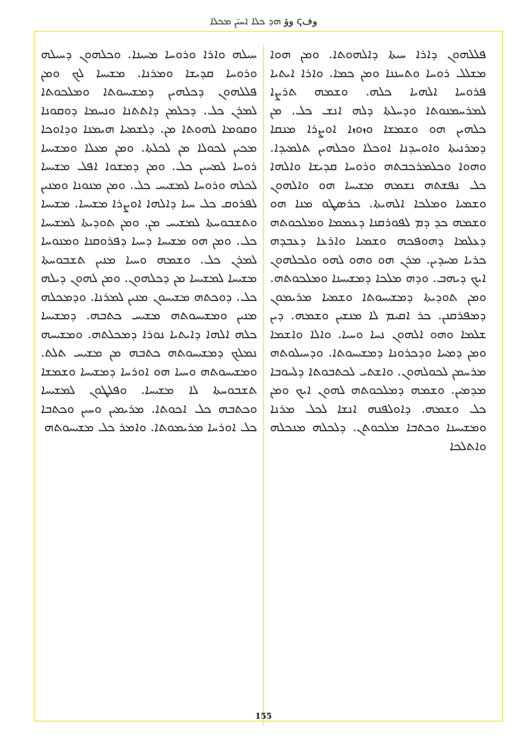وفҁ وۆ ܗܕ ܟܠܐ ܐܚܝ̈ܢ ܡܟܠܐ
ܦܠܠܗܘܢ ܕܐܪܐ ܚܝܬܐ ܕܐܠܗܘܬܐ. ܘܡܢ ܗܘܐ ܡܫܠܠ ܪܘܚܐ ܘܬܚܢܢܐ ܘܡܢ ܟܡܐ. ܘܐܪܐ ܐܝܬܝܐ ܦܪܘܚܐ ܐܠܗܝܐ ܟܠܗ. ܘܫܡܗ ܬܪܨܐ ܠܡܪܚܡܢܘܬܐ ܘܕܚܠܬܐ ܕܠܗ ܐܢܫ ܟܠ. ܡܢ ܟܠܗܝܢ ܗܘ ܘܫܡܫܐ ܘܙܘܙܐ ܐܘܨܪܐ ܡܢܩܐ ܕܡܪܢܝܬܐ ܘܐܘܚܕܢܐ ܐܘܟܠܐ ܘܟܠܗܝܢ ܬܠܡܝܕܐ. ܘܗܘܐ ܘܟܠܡܪܟܒܬܗ ܘܪܘܚܐ ܩܕܝܫܐ ܘܐܠܗܐ ܟܠ ܢܦܫܬܗ ܢܫܡܗ ܡܫܝܚܐ ܗܘ ܘܐܠܗܘܢ ܘܫܡܝܐ ܘܡܠܟܐ ܐܠܗܝܬܐ. ܟܪܣܛܘ ܡܢܐ ܗܘ ܘܫܡܗ ܟܕ ܕܡ ܠܦܘܪܩܢܐ ܕܥܡܡܐ ܘܡܠܟܘܬܗ ܕܥܠܡܐ ܕܗܘܦܟܗ ܘܫܡܝܐ ܘܐܪܥܐ ܕܥܒܕܗ ܟܪܝܐ ܡܚܕܝܢ. ܡܪܢ ܗܘ ܘܗܘ ܠܗܘ ܘܠܟܠܗܘܢ ܐܝܟ ܕܝܗܒ. ܘܕܗ ܡܠܟܐ ܕܡܫܝܚܢܐ ܘܡܠܟܘܬܗ. ܘܡܢ ܬܘܕܝܬܐ ܕܡܫܝܚܘܬܐ ܘܫܡܝܐ ܡܪܝܡܘܢ ܕܡܦܪܩܢܢ. ܟܪ ܐܩܝܡ ܠܐ ܡܢܫܝܢ ܘܫܡܗ. ܕܝܢ ܫܠܡܐ ܘܗܘ ܐܠܗܘܢ ܢܚܐ ܘܚܝܐ. ܘܐܠܐ ܘܐܫܡܐ ܘܡܢ ܕܡܚܐ ܘܕܟܪܘܢܐ ܕܡܫܝܚܘܬܐ. ܘܕܚܝܠܘܬܗ ܡܪܚܡܢ ܠܟܘܠܗܘܢ. ܘܐܫܬܝ ܠܟܬܒܘܬܐ ܕܠܚܘܒܐ ܡܕܡܝܢ. ܘܫܡܗ ܕܡܠܟܘܬܗ ܠܗܘܢ ܐܝܟ ܘܡܢ ܟܠ ܘܫܡܗ. ܕܐܘܠܦܢܗ ܐܢܫܐ ܠܟܠ ܡܪܢܐ ܘܡܫܝܚܢܐ ܘܟܬܒܐ ܡܠܟܘܬܢ. ܕܠܟܠܗ ܡܢܟܠܗ ܘܐܬܠܟܐ
ܚܝܠܗ ܘܐܪܐ ܘܪܘܚܐ ܡܚܝܢܐ. ܘܟܠܗܘܢ ܕܚܝܠܗ ܘܪܘܚܐ ܩܕܝܫܐ ܘܡܪܢܐ. ܡܫܝܚܐ ܠܟ ܘܡܢ ܦܠܠܗܘܢ ܕܟܠܗܝܢ ܕܡܫܝܚܘܬܐ ܘܡܠܟܘܬܐ ܠܡܪܢ ܟܠ. ܕܟܠܡܢ ܕܐܬܬܢܐ ܘܢܚܡܐ ܕܘܩܘܢܐ ܘܩܘܡܐ ܠܗܘܬܐ ܡܢ. ܕܠܫܡܝܐ ܗܝܡܢܐ ܘܕܐܘܟܐ ܡܟܝܢ ܠܟܘܠܐ ܡܢ ܠܟܠܬܐ. ܘܡܢ ܡܥܠܐ ܘܡܫܝܚܐ ܪܘܚܐ ܠܡܚܝܢ ܟܠ. ܘܡܢ ܕܡܫܘܐ ܐܦܠ ܡܫܝܚܐ ܠܟܠܗ ܘܪܘܚܐ ܠܡܫܝܚ ܟܠ. ܘܡܢ ܡܢܘܢܐ ܘܡܢܝܢ ܠܦܪܘܩ ܟܠ ܚܝܐ ܕܐܠܗܐ ܐܘܨܪܐ ܡܫܝܚܐ. ܡܫܝܚܐ ܘܬܫܒܘܚܬܐ ܠܡܫܝܚ ܡܢ. ܘܡܢ ܬܘܕܝܬܐ ܠܡܫܝܚܐ ܟܠ. ܘܡܢ ܗܘ ܡܫܝܚܐ ܕܚܝܐ ܕܦܪܘܩܢܐ ܘܡܢܘܚܐ ܠܡܪܢ ܟܠ. ܘܫܡܗ ܘܚܝܐ ܡܢܝܢ ܬܫܒܘܚܬܐ ܡܫܝܚܐ ܠܡܫܝܚܐ ܡܢ ܕܟܠܗܘܢ. ܘܡܢ ܠܗܘܢ ܕܝܠܗ ܟܠ. ܕܘܟܬܗ ܡܫܝܚܘܢ ܡܢܝܢ ܠܡܪܢܐ. ܘܕܡܟܠܗ ܡܢܝܢ ܘܡܫܝܚܘܬܗ ܡܫܝܚ ܟܬܒܗ. ܕܡܫܝܚܐ ܟܠܗ ܐܠܗܐ ܕܐܝܬܝܐ ܢܘܪܐ ܕܡܟܠܬܗ. ܘܡܫܝܚܗ ܢܡܠܟ ܕܡܫܝܚܘܬܗ ܟܬܒܗ ܡܢ ܡܫܝܚ ܬܠܬ. ܘܡܫܝܚܘܬܗ ܘܚܝܐ ܗܘ ܐܘܪܚܐ ܕܡܫܝܚܐ ܘܫܡܫܐ ܬܫܒܘܚܬܐ ܠܐ ܡܫܝܚܐ. ܘܦܠܛܘܢ ܠܡܫܝܚܐ ܘܟܬܒܗ ܟܠ ܐܟܘܬܐ. ܡܪܝܡܝܢ ܘܚܝܢ ܘܟܬܒܐ ܟܠ ܐܘܪܚܐ ܡܪܝܡܘܬܐ. ܘܐܡܪ ܟܠ ܡܫܝܚܘܬܗ
155